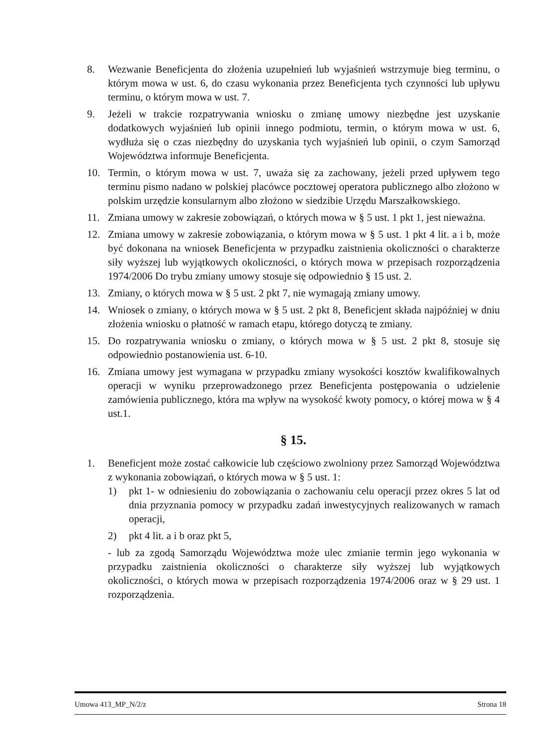8. Wezwanie Beneficjenta do złożenia uzupełnień lub wyjaśnień wstrzymuje bieg terminu, o którym mowa w ust. 6, do czasu wykonania przez Beneficjenta tych czynności lub upływu terminu, o którym mowa w ust. 7.
9. Jeżeli w trakcie rozpatrywania wniosku o zmianę umowy niezbędne jest uzyskanie dodatkowych wyjaśnień lub opinii innego podmiotu, termin, o którym mowa w ust. 6, wydłuża się o czas niezbędny do uzyskania tych wyjaśnień lub opinii, o czym Samorząd Województwa informuje Beneficjenta.
10. Termin, o którym mowa w ust. 7, uważa się za zachowany, jeżeli przed upływem tego terminu pismo nadano w polskiej placówce pocztowej operatora publicznego albo złożono w polskim urzędzie konsularnym albo złożono w siedzibie Urzędu Marszałkowskiego.
11. Zmiana umowy w zakresie zobowiązań, o których mowa w § 5 ust. 1 pkt 1, jest nieważna.
12. Zmiana umowy w zakresie zobowiązania, o którym mowa w § 5 ust. 1 pkt 4 lit. a i b, może być dokonana na wniosek Beneficjenta w przypadku zaistnienia okoliczności o charakterze siły wyższej lub wyjątkowych okoliczności, o których mowa w przepisach rozporządzenia 1974/2006 Do trybu zmiany umowy stosuje się odpowiednio § 15 ust. 2.
13. Zmiany, o których mowa w § 5 ust. 2 pkt 7, nie wymagają zmiany umowy.
14. Wniosek o zmiany, o których mowa w § 5 ust. 2 pkt 8, Beneficjent składa najpóźniej w dniu złożenia wniosku o płatność w ramach etapu, którego dotyczą te zmiany.
15. Do rozpatrywania wniosku o zmiany, o których mowa w § 5 ust. 2 pkt 8, stosuje się odpowiednio postanowienia ust. 6-10.
16. Zmiana umowy jest wymagana w przypadku zmiany wysokości kosztów kwalifikowalnych operacji w wyniku przeprowadzonego przez Beneficjenta postępowania o udzielenie zamówienia publicznego, która ma wpływ na wysokość kwoty pomocy, o której mowa w § 4 ust.1.
§ 15.
1. Beneficjent może zostać całkowicie lub częściowo zwolniony przez Samorząd Województwa z wykonania zobowiązań, o których mowa w § 5 ust. 1:
1) pkt 1- w odniesieniu do zobowiązania o zachowaniu celu operacji przez okres 5 lat od dnia przyznania pomocy w przypadku zadań inwestycyjnych realizowanych w ramach operacji,
2) pkt 4 lit. a i b oraz pkt 5,
- lub za zgodą Samorządu Województwa może ulec zmianie termin jego wykonania w przypadku zaistnienia okoliczności o charakterze siły wyższej lub wyjątkowych okoliczności, o których mowa w przepisach rozporządzenia 1974/2006 oraz w § 29 ust. 1 rozporządzenia.
Umowa 413_MP_N/2/z Strona 18